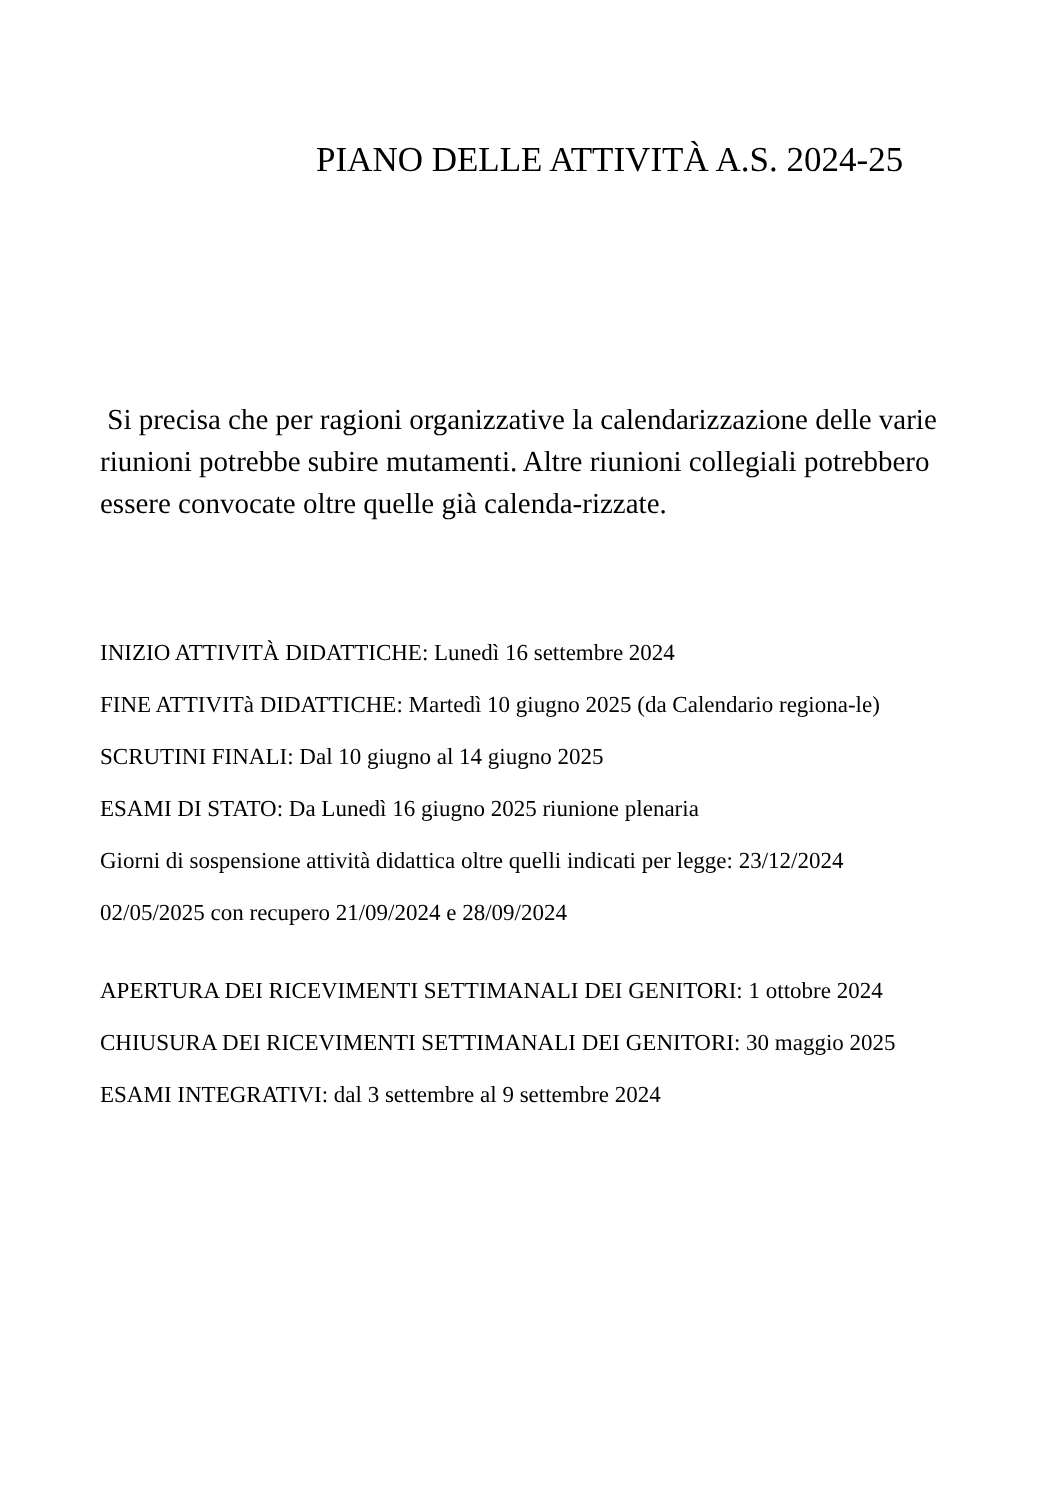PIANO DELLE ATTIVITÀ A.S. 2024-25
Si precisa che per ragioni organizzative la calendarizzazione delle varie riunioni potrebbe subire mutamenti. Altre riunioni collegiali potrebbero essere convocate oltre quelle già calenda-rizzate.
INIZIO ATTIVITÀ DIDATTICHE: Lunedì 16 settembre 2024
FINE ATTIVITà DIDATTICHE: Martedì 10 giugno 2025 (da Calendario regiona-le)
SCRUTINI FINALI: Dal 10 giugno al 14 giugno 2025
ESAMI DI STATO: Da Lunedì 16 giugno 2025 riunione plenaria
Giorni di sospensione attività didattica oltre quelli indicati per legge: 23/12/2024
02/05/2025 con recupero 21/09/2024 e 28/09/2024
APERTURA DEI RICEVIMENTI SETTIMANALI DEI GENITORI: 1 ottobre 2024
CHIUSURA DEI RICEVIMENTI SETTIMANALI DEI GENITORI: 30 maggio 2025
ESAMI INTEGRATIVI: dal 3 settembre al 9 settembre 2024